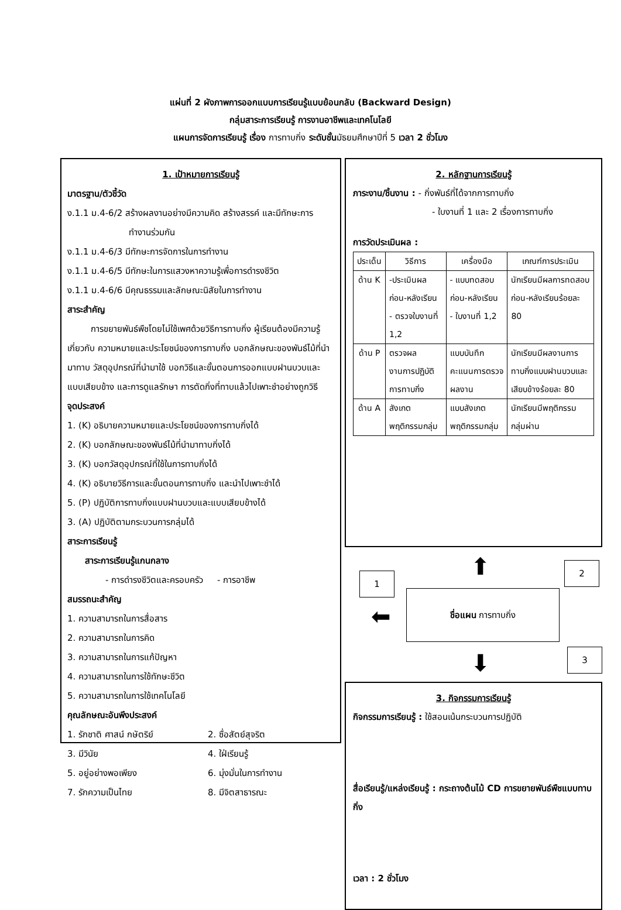แผ่นที่ 2 ผังภาพการออกแบบการเรียนรู้แบบย้อนกลับ (Backward Design)
กลุ่มสาระการเรียนรู้ การงานอาชีพและเทคโนโลยี
แผนการจัดการเรียนรู้ เรื่อง การทาบกิ่ง ระดับชั้นมัธยมศึกษาปีที่ 5 เวลา 2 ชั่วโมง
1. เป้าหมายการเรียนรู้
มาตรฐาน/ตัวชี้วัด
ง.1.1 ม.4-6/2 สร้างผลงานอย่างมีความคิด สร้างสรรค์ และมีทักษะการ
ทำงานร่วมกัน
ง.1.1 ม.4-6/3 มีทักษะการจัดการในการทำงาน
ง.1.1 ม.4-6/5 มีทักษะในการแสวงหาความรู้เพื่อการดำรงชีวิต
ง.1.1 ม.4-6/6 มีคุณธรรมและลักษณะนิสัยในการทำงาน
สาระสำคัญ
การขยายพันธ์พืชโดยไม่ใช้เพศด้วยวิธีการทาบกิ่ง ผู้เรียนต้องมีความรู้เกี่ยวกับ ความหมายและประโยชน์ของการทาบกิ่ง บอกลักษณะของพันธ์ไม้ที่นำมาทาบ วัสดุอุปกรณ์ที่นำมาใช้ บอกวิธีและขั้นตอนการออกแบบฝานบวบและแบบเสียบข้าง และการดูแลรักษา การตัดกิ่งที่ทาบแล้วไปเพาะชำอย่างถูกวิธี
จุดประสงค์
1. (K) อธิบายความหมายและประโยชน์ของการทาบกิ่งได้
2. (K) บอกลักษณะของพันธ์ไม้ที่นำมาทาบกิ่งได้
3. (K) บอกวัสดุอุปกรณ์ที่ใช้ในการทาบกิ่งได้
4. (K) อธิบายวิธีการและขั้นตอนการทาบกิ่ง และนำไปเพาะชำได้
5. (P) ปฏิบัติการทาบกิ่งแบบฝานบวบและแบบเสียบข้างได้
3. (A) ปฏิบัติตามกระบวนการกลุ่มได้
สาระการเรียนรู้
สาระการเรียนรู้แกนกลาง
- การดำรงชีวิตและครอบครัว - การอาชีพ
สมรรถนะสำคัญ
1. ความสามารถในการสื่อสาร
2. ความสามารถในการคิด
3. ความสามารถในการแก้ปัญหา
4. ความสามารถในการใช้ทักษะชีวิต
5. ความสามารถในการใช้เทคโนโลยี
คุณลักษณะอันพึงประสงค์
| 1. รักชาติ ศาสน์ กษัตริย์ | 2. ซื่อสัตย์สุจริต |
| 3. มีวินัย | 4. ใฝ่เรียนรู้ |
| 5. อยู่อย่างพอเพียง | 6. มุ่งมั่นในการทำงาน |
| 7. รักความเป็นไทย | 8. มีจิตสาธารณะ |
2. หลักฐานการเรียนรู้
ภาระงาน/ชิ้นงาน : - กิ่งพันธ์ที่ได้จากการทาบกิ่ง
- ใบงานที่ 1 และ 2 เรื่องการทาบกิ่ง
การวัดประเมินผล :
| ประเด็น | วิธีการ | เครื่องมือ | เกณฑ์การประเมิน |
| ด้าน K | -ประเมินผลก่อน-หลังเรียน - ตรวจใบงานที่ 1,2 | - แบบทดสอบก่อน-หลังเรียน - ใบงานที่ 1,2 | นักเรียนมีผลการทดสอบก่อน-หลังเรียนร้อยละ 80 |
| ด้าน P | ตรวจผลงานการปฏิบัติการทาบกิ่ง | แบบบันทึกคะแนนการตรวจผลงาน | นักเรียนมีผลงานการทาบกิ่งแบบฝานบวบและเสียบข้างร้อยละ 80 |
| ด้าน A | สังเกตพฤติกรรมกลุ่ม | แบบสังเกตพฤติกรรมกลุ่ม | นักเรียนมีพฤติกรรมกลุ่มผ่าน |
⬆
1
2
⬅
ชื่อแผน การทาบกิ่ง
3
⬇
3. กิจกรรมการเรียนรู้
กิจกรรมการเรียนรู้ : ใช้สอนเน้นกระบวนการปฏิบัติ
สื่อเรียนรู้/แหล่งเรียนรู้ : กระถางต้นไม้ CD การขยายพันธ์พืชแบบทาบกิ่ง
เวลา : 2 ชั่วโมง